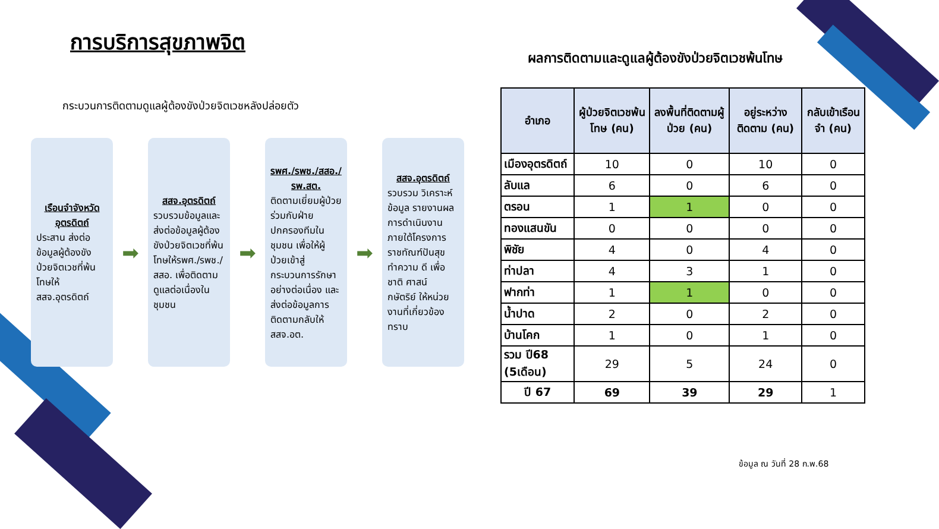การบริการสุขภาพจิต
กระบวนการติดตามดูแลผู้ต้องขังป่วยจิตเวชหลังปล่อยตัว
เรือนจำจังหวัดอุตรดิตถ์
ประสาน ส่งต่อข้อมูลผู้ต้องขังป่วยจิตเวชที่พ้นโทษให้ สสจ.อุตรดิตถ์
➡
สสจ.อุตรดิตถ์
รวบรวมข้อมูลและส่งต่อข้อมูลผู้ต้องขังป่วยจิตเวชที่พ้นโทษให้รพศ./รพช./สสอ. เพื่อติดตามดูแลต่อเนื่องในชุมชน
➡
รพศ./รพช./สสอ./รพ.สต.
ติดตามเยี่ยมผู้ป่วยร่วมกับฝ่ายปกครองทีมในชุมชน เพื่อให้ผู้ป่วยเข้าสู่กระบวนการรักษาอย่างต่อเนื่อง และส่งต่อข้อมูลการติดตามกลับให้สสจ.อต.
➡
สสจ.อุตรดิตถ์
รวบรวม วิเคราะห์ข้อมูล รายงานผลการดำเนินงาน ภายใต้โครงการราชทัณฑ์ปันสุข ทำความ ดี เพื่อ ชาติ ศาสน์ กษัตริย์ ให้หน่วยงานที่เกี่ยวข้องทราบ
ผลการติดตามและดูแลผู้ต้องขังป่วยจิตเวชพ้นโทษ
| อำเภอ | ผู้ป่วยจิตเวชพ้นโทษ (คน) | ลงพื้นที่ติดตามผู้ป่วย (คน) | อยู่ระหว่างติดตาม (คน) | กลับเข้าเรือนจำ (คน) |
| --- | --- | --- | --- | --- |
| เมืองอุตรดิตถ์ | 10 | 0 | 10 | 0 |
| ลับแล | 6 | 0 | 6 | 0 |
| ตรอน | 1 | 1 | 0 | 0 |
| ทองแสนขัน | 0 | 0 | 0 | 0 |
| พิชัย | 4 | 0 | 4 | 0 |
| ท่าปลา | 4 | 3 | 1 | 0 |
| ฟากท่า | 1 | 1 | 0 | 0 |
| น้ำปาด | 2 | 0 | 2 | 0 |
| บ้านโคก | 1 | 0 | 1 | 0 |
| รวม ปี68 (5เดือน) | 29 | 5 | 24 | 0 |
| ปี 67 | 69 | 39 | 29 | 1 |
ข้อมูล ณ วันที่ 28 ก.พ.68